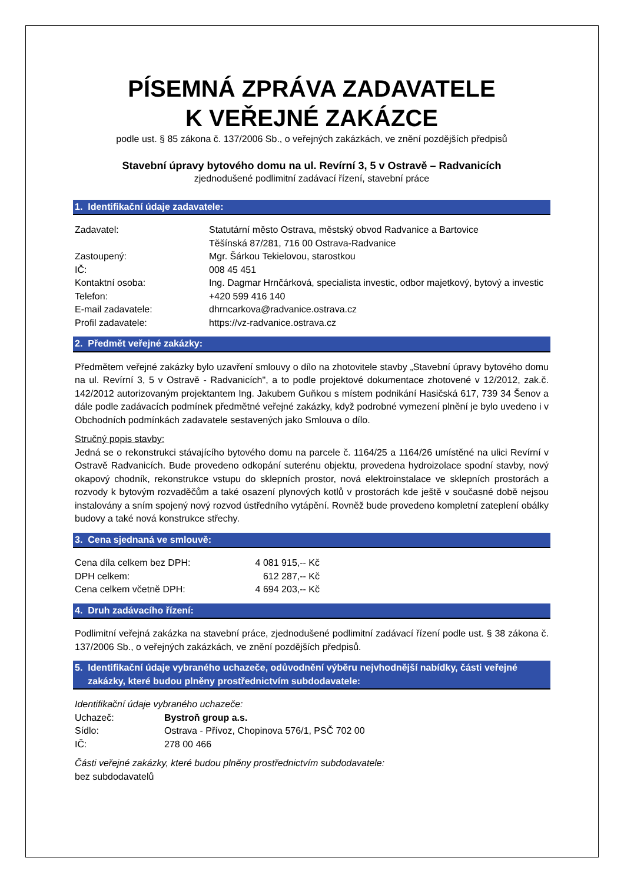PÍSEMNÁ ZPRÁVA ZADAVATELE
K VEŘEJNÉ ZAKÁZCE
podle ust. § 85 zákona č. 137/2006 Sb., o veřejných zakázkách, ve znění pozdějších předpisů
Stavební úpravy bytového domu na ul. Revírní 3, 5 v Ostravě – Radvanicích
zjednodušené podlimitní zadávací řízení, stavební práce
1. Identifikační údaje zadavatele:
| Zadavatel: | Statutární město Ostrava, městský obvod Radvanice a Bartovice Těšínská 87/281, 716 00 Ostrava-Radvanice |
| Zastoupený: | Mgr. Šárkou Tekielovou, starostkou |
| IČ: | 008 45 451 |
| Kontaktní osoba: | Ing. Dagmar Hrnčárková, specialista investic, odbor majetkový, bytový a investic |
| Telefon: | +420 599 416 140 |
| E-mail zadavatele: | dhrncarkova@radvanice.ostrava.cz |
| Profil zadavatele: | https://vz-radvanice.ostrava.cz |
2. Předmět veřejné zakázky:
Předmětem veřejné zakázky bylo uzavření smlouvy o dílo na zhotovitele stavby „Stavební úpravy bytového domu na ul. Revírní 3, 5 v Ostravě - Radvanicích", a to podle projektové dokumentace zhotovené v 12/2012, zak.č. 142/2012 autorizovaným projektantem Ing. Jakubem Guňkou s místem podnikání Hasičská 617, 739 34 Šenov a dále podle zadávacích podmínek předmětné veřejné zakázky, když podrobné vymezení plnění je bylo uvedeno i v Obchodních podmínkách zadavatele sestavených jako Smlouva o dílo.
Stručný popis stavby:
Jedná se o rekonstrukci stávajícího bytového domu na parcele č. 1164/25 a 1164/26 umístěné na ulici Revírní v Ostravě Radvanicích. Bude provedeno odkopání suterénu objektu, provedena hydroizolace spodní stavby, nový okapový chodník, rekonstrukce vstupu do sklepních prostor, nová elektroinstalace ve sklepních prostorách a rozvody k bytovým rozvaděčům a také osazení plynových kotlů v prostorách kde ještě v současné době nejsou instalovány a sním spojený nový rozvod ústředního vytápění. Rovněž bude provedeno kompletní zateplení obálky budovy a také nová konstrukce střechy.
3. Cena sjednaná ve smlouvě:
| Cena díla celkem bez DPH: | 4 081 915,-- Kč |
| DPH celkem: | 612 287,-- Kč |
| Cena celkem včetně DPH: | 4 694 203,-- Kč |
4. Druh zadávacího řízení:
Podlimitní veřejná zakázka na stavební práce, zjednodušené podlimitní zadávací řízení podle ust. § 38 zákona č. 137/2006 Sb., o veřejných zakázkách, ve znění pozdějších předpisů.
5. Identifikační údaje vybraného uchazeče, odůvodnění výběru nejvhodnější nabídky, části veřejné
zakázky, které budou plněny prostřednictvím subdodavatele:
Identifikační údaje vybraného uchazeče:
| Uchazeč: | Bystroň group a.s. |
| Sídlo: | Ostrava - Přívoz, Chopinova 576/1, PSČ 702 00 |
| IČ: | 278 00 466 |
Části veřejné zakázky, které budou plněny prostřednictvím subdodavatele:
bez subdodavatelů